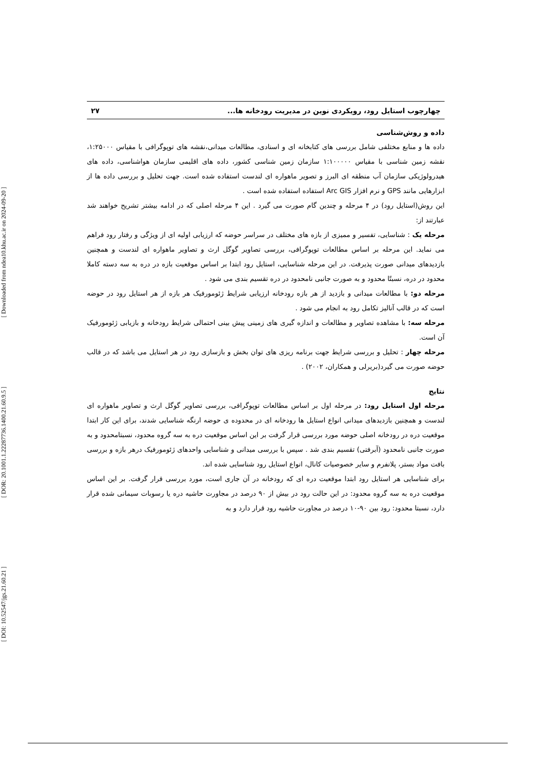[ Downloaded from ndea10.khu.ac.ir on 2024-09-20 ]
[ DOR: 20.1001.1.22287736.1400.21.60.9.5 ]
[ DOI: 10.52547/jgs.21.60.21 ]
چهارچوب استایل رود، رویکردی نوین در مدیریت رودخانه ها... ۲۷
داده و روش‌شناسی
داده ها و منابع مختلفی شامل بررسی های کتابخانه ای و اسنادی، مطالعات میدانی،نقشه های توپوگرافی با مقیاس ۱:۲۵۰۰۰، نقشه زمین شناسی با مقیاس ۱:۱۰۰۰۰۰ سازمان زمین شناسی کشور، داده های اقلیمی سازمان هواشناسی، داده های هیدرولوژیکی سازمان آب منطقه ای البرز و تصویر ماهواره ای لندست استفاده شده است. جهت تحلیل و بررسی داده ها از ابزارهایی مانند GPS و نرم افزار Arc GIS استفاده استفاده شده است .
این روش(استایل رود) در ۴ مرحله و چندین گام صورت می گیرد . این ۴ مرحله اصلی که در ادامه بیشتر تشریح خواهند شد عبارتند از:
مرحله یک : شناسایی، تفسیر و ممیزی از بازه های مختلف در سراسر حوضه که ارزیابی اولیه ای از ویژگی و رفتار رود فراهم می نماید. این مرحله بر اساس مطالعات توپوگرافی، بررسی تصاویر گوگل ارث و تصاویر ماهواره ای لندست و همچنین بازدیدهای میدانی صورت پذیرفت. در این مرحله شناسایی، استایل رود ابتدا بر اساس موقعیت بازه در دره به سه دسته کاملا محدود در دره، نسبتًا محدود و به صورت جانبی نامحدود در دره تقسیم بندی می شود .
مرحله دو: با مطالعات میدانی و بازدید از هر بازه رودخانه ارزیابی شرایط ژئومورفیک هر بازه از هر استایل رود در حوضه است که در قالب آنالیز تکامل رود به انجام می شود .
مرحله سه: با مشاهده تصاویر و مطالعات و اندازه گیری های زمینی پیش بینی احتمالی شرایط رودخانه و بازیابی ژئومورفیک آن است.
مرحله چهار : تحلیل و بررسی شرایط جهت برنامه ریزی های توان بخش و بازسازی رود در هر استایل می باشد که در قالب حوضه صورت می گیرد(بریرلی و همکاران، ۲۰۰۲) .
نتایج
مرحله اول استایل رود: در مرحله اول بر اساس مطالعات توپوگرافی، بررسی تصاویر گوگل ارث و تصاویر ماهواره ای لندست و همچنین بازدیدهای میدانی انواع استایل ها رودخانه ای در محدوده ی حوضه ارنگه شناسایی شدند، برای این کار ابتدا موقعیت دره در رودخانه اصلی حوضه مورد بررسی قرار گرفت بر این اساس موقعیت دره به سه گروه محدود، نسبتامحدود و به صورت جانبی نامحدود (آبرفتی) تقسیم بندی شد . سپس با بررسی میدانی و شناسایی واحدهای ژئومورفیک درهر بازه و بررسی بافت مواد بستر، پلانفرم و سایر خصوصیات کانال، انواع استایل رود شناسایی شده اند.
برای شناسایی هر استایل رود ابتدا موقعیت دره ای که رودخانه در آن جاری است، مورد بررسی قرار گرفت. بر این اساس موقعیت دره به سه گروه محدود: در این حالت رود در بیش از ۹۰ درصد در مجاورت حاشیه دره یا رسوبات سیمانی شده قرار دارد، نسبتا محدود: رود بین ۹۰-۱۰ درصد در مجاورت حاشیه رود قرار دارد و به